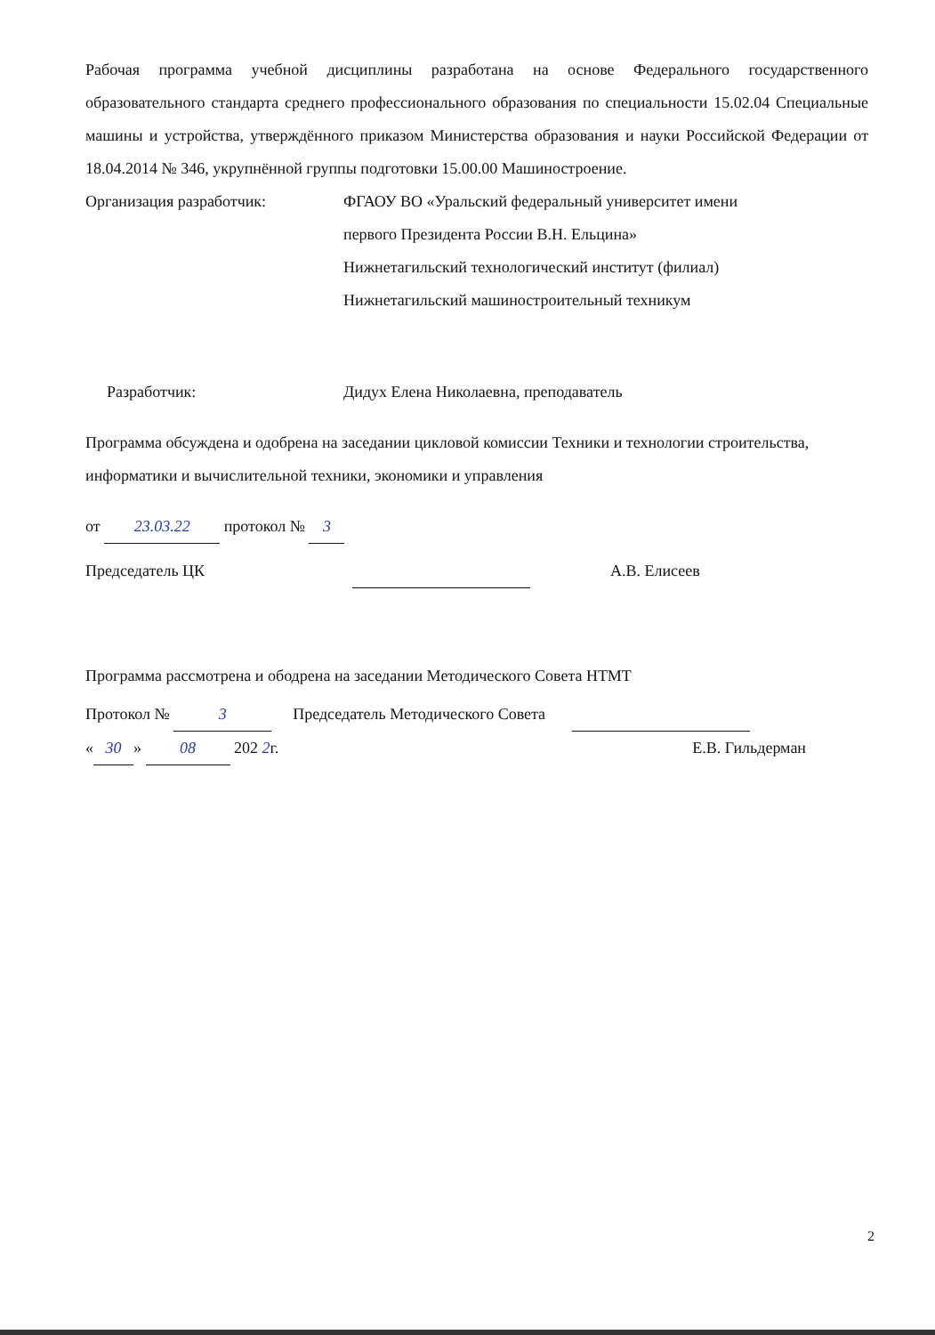Рабочая программа учебной дисциплины разработана на основе Федерального государственного образовательного стандарта среднего профессионального образования по специальности 15.02.04 Специальные машины и устройства, утверждённого приказом Министерства образования и науки Российской Федерации от 18.04.2014 № 346, укрупнённой группы подготовки 15.00.00 Машиностроение.
Организация разработчик: ФГАОУ ВО «Уральский федеральный университет имени
первого Президента России В.Н. Ельцина»
Нижнетагильский технологический институт (филиал)
Нижнетагильский машиностроительный техникум
Разработчик: Дидух Елена Николаевна, преподаватель
Программа обсуждена и одобрена на заседании цикловой комиссии Техники и технологии строительства, информатики и вычислительной техники, экономики и управления
от 23.03.22 протокол № 3
Председатель ЦК А.В. Елисеев
Программа рассмотрена и ободрена на заседании Методического Совета НТМТ
Протокол № 3 Председатель Методического Совета
« 30 » 08 202 2г. Е.В. Гильдерман
2